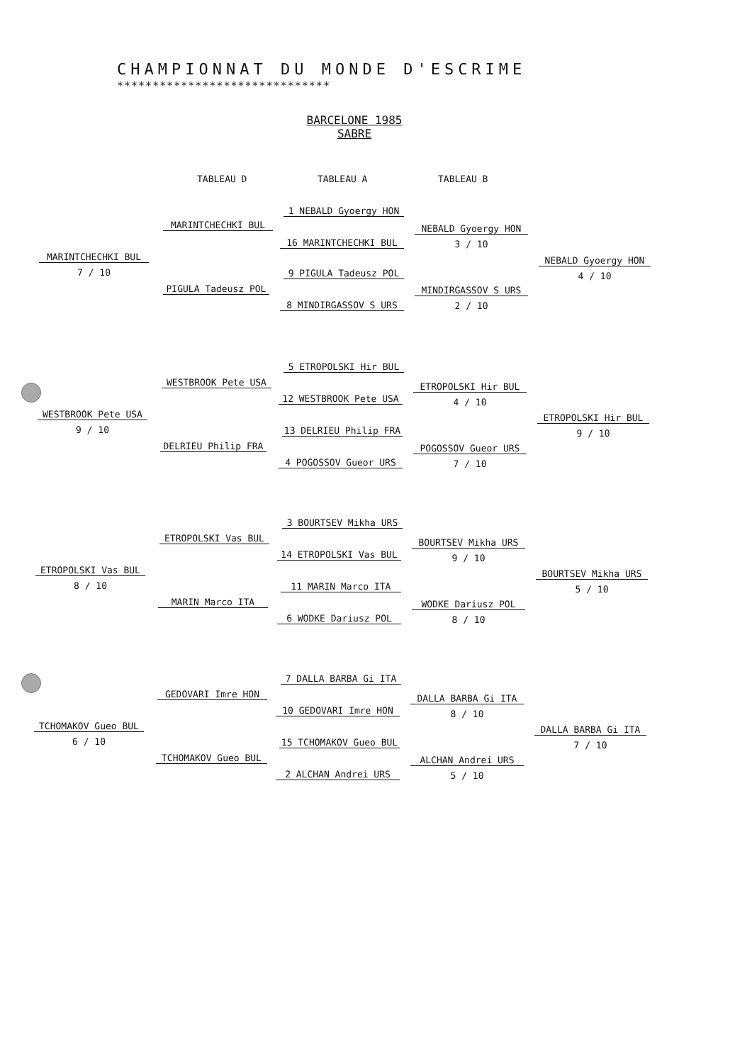CHAMPIONNAT DU MONDE D'ESCRIME
******************************
BARCELONE 1985
SABRE
TABLEAU D TABLEAU A TABLEAU B
1 NEBALD Gyoergy HON
MARINTCHECHKI BUL
16 MARINTCHECHKI BUL
NEBALD Gyoergy HON
3 / 10
MARINTCHECHKI BUL
7 / 10
NEBALD Gyoergy HON
4 / 10
9 PIGULA Tadeusz POL
PIGULA Tadeusz POL MINDIRGASSOV S URS
2 / 10
8 MINDIRGASSOV S URS
5 ETROPOLSKI Hir BUL
WESTBROOK Pete USA
12 WESTBROOK Pete USA
ETROPOLSKI Hir BUL
4 / 10
WESTBROOK Pete USA
9 / 10
ETROPOLSKI Hir BUL
9 / 10
13 DELRIEU Philip FRA
DELRIEU Philip FRA POGOSSOV Gueor URS
7 / 10
4 POGOSSOV Gueor URS
3 BOURTSEV Mikha URS
ETROPOLSKI Vas BUL
14 ETROPOLSKI Vas BUL
BOURTSEV Mikha URS
9 / 10
ETROPOLSKI Vas BUL
8 / 10
BOURTSEV Mikha URS
5 / 10
11 MARIN Marco ITA
MARIN Marco ITA WODKE Dariusz POL
8 / 10
6 WODKE Dariusz POL
7 DALLA BARBA Gi ITA
GEDOVARI Imre HON
10 GEDOVARI Imre HON
DALLA BARBA Gi ITA
8 / 10
TCHOMAKOV Gueo BUL
6 / 10
DALLA BARBA Gi ITA
7 / 10
15 TCHOMAKOV Gueo BUL
TCHOMAKOV Gueo BUL ALCHAN Andrei URS
5 / 10
2 ALCHAN Andrei URS